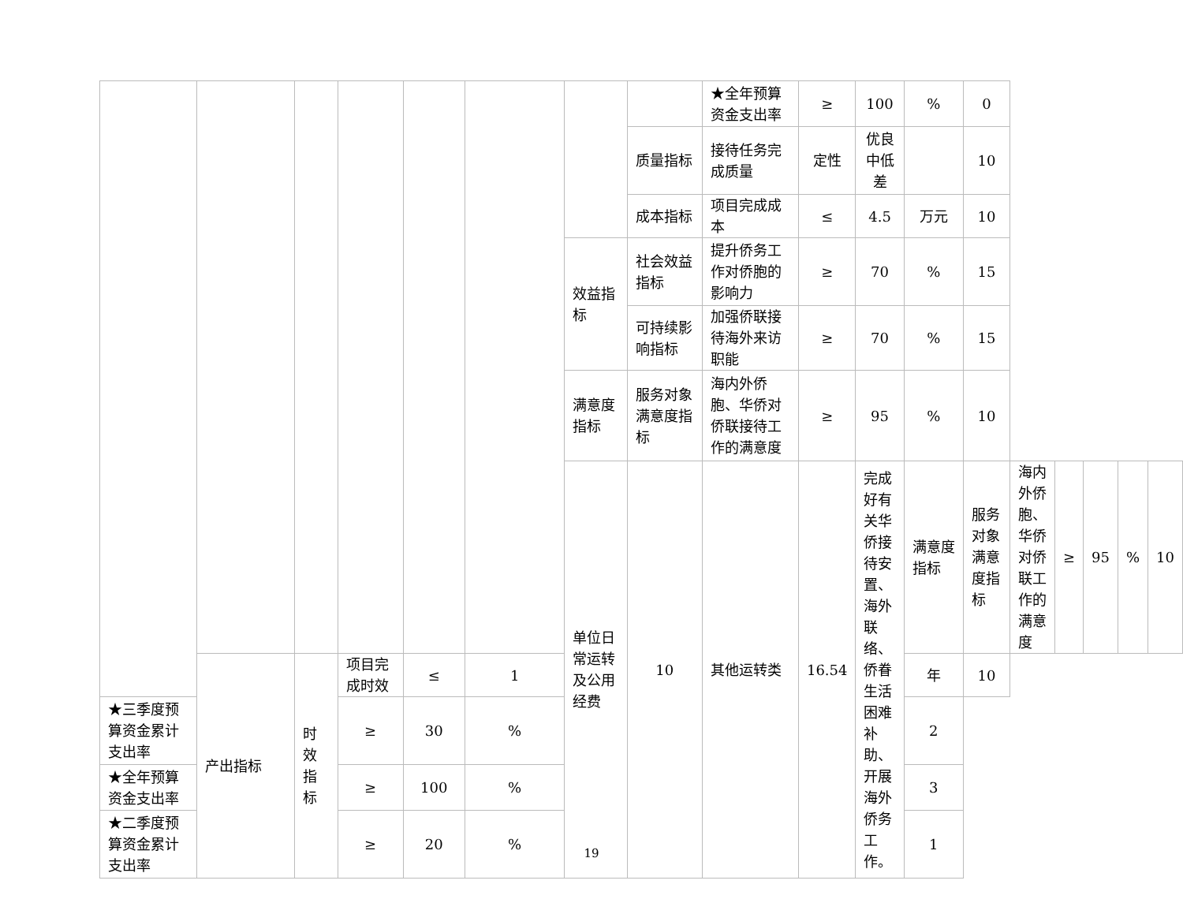| | | | | | | | | ★全年预算资金支出率 | ≥ | 100 | % | 0 | | | | | |
| | | | | | | | 质量指标 | 接待任务完成质量 | 定性 | 优良中低差 | | 10 | | | | | |
| | | | | | | | 成本指标 | 项目完成成本 | ≤ | 4.5 | 万元 | 10 | | | | | |
| | | | | | | 效益指标 | 社会效益指标 | 提升侨务工作对侨胞的影响力 | ≥ | 70 | % | 15 | | | | | |
| | | | | | | | 可持续影响指标 | 加强侨联接待海外来访职能 | ≥ | 70 | % | 15 | | | | | |
| | | | | | | 满意度指标 | 服务对象满意度指标 | 海内外侨胞、华侨对侨联接待工作的满意度 | ≥ | 95 | % | 10 | | | | | |
| | | | | | | 单位日常运转及公用经费 | 10 | 其他运转类 | 16.54 | 完成好有关华侨接待安置、海外联络、侨眷生活困难补助、开展海外侨务工作。 | 满意度指标 | 服务对象满意度指标 | 海内外侨胞、华侨对侨联工作的满意度 | ≥ | 95 | % | 10 |
| | 产出指标 | 时效指标 | 项目完成时效 | ≤ | 1 | | | | | | 年 | 10 | | | | | |
| ★三季度预算资金累计支出率 | | | ≥ | 30 | % | | | | | | 2 | | | | | | |
| ★全年预算资金支出率 | | | ≥ | 100 | % | | | | | | 3 | | | | | | |
| ★二季度预算资金累计支出率 | | | ≥ | 20 | % | | | | | | 1 | | | | | | |
19